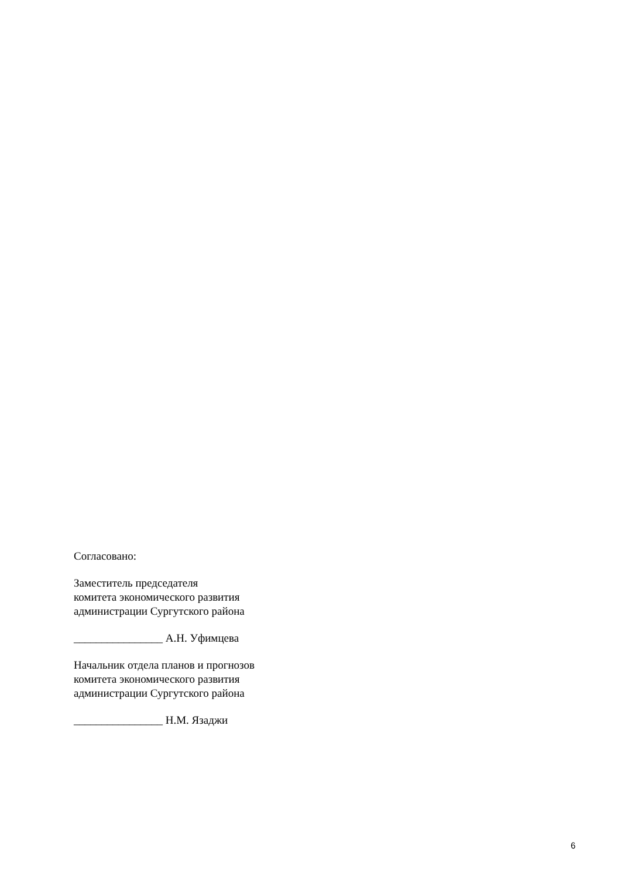Согласовано:
Заместитель председателя
комитета экономического развития
администрации Сургутского района
________________ А.Н. Уфимцева
Начальник отдела планов и прогнозов
комитета экономического развития
администрации Сургутского района
________________ Н.М. Язаджи
6